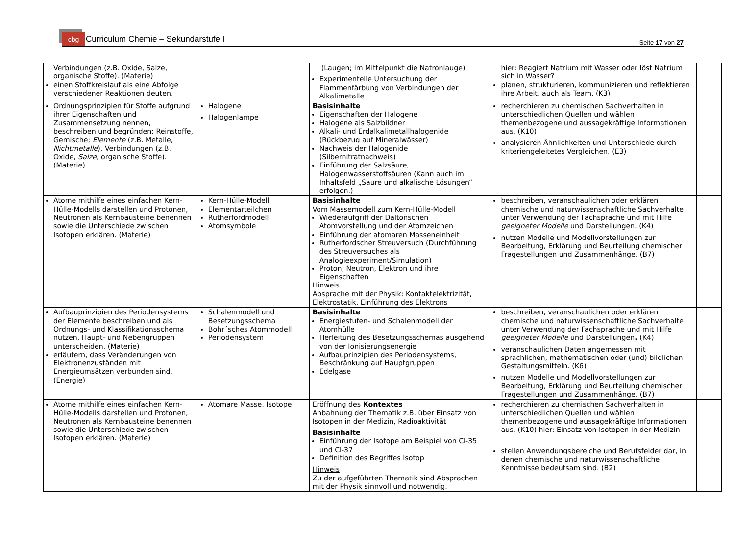cbg Curriculum Chemie – Sekundarstufe I
Seite 17 von 27
| Verbindungen (z.B. Oxide, Salze, organische Stoffe). (Materie) einen Stoffkreislauf als eine Abfolge verschiedener Reaktionen deuten. | | (Laugen; im Mittelpunkt die Natronlauge) Experimentelle Untersuchung der Flammenfärbung von Verbindungen der Alkalimetalle | hier: Reagiert Natrium mit Wasser oder löst Natrium sich in Wasser? planen, strukturieren, kommunizieren und reflektieren ihre Arbeit, auch als Team. (K3) | |
| Ordnungsprinzipien für Stoffe aufgrund ihrer Eigenschaften und Zusammensetzung nennen, beschreiben und begründen: Reinstoffe, Gemische; Elemente (z.B. Metalle, Nichtmetalle ), Verbindungen (z.B. Oxide, Salze , organische Stoffe). (Materie) | Halogene Halogenlampe | Basisinhalte Eigenschaften der Halogene Halogene als Salzbildner Alkali- und Erdalkalimetallhalogenide (Rückbezug auf Mineralwässer) Nachweis der Halogenide (Silbernitratnachweis) Einführung der Salzsäure, Halogenwasserstoffsäuren (Kann auch im Inhaltsfeld „Saure und alkalische Lösungen“ erfolgen.) | recherchieren zu chemischen Sachverhalten in unterschiedlichen Quellen und wählen themenbezogene und aussagekräftige Informationen aus. (K10) analysieren Ähnlichkeiten und Unterschiede durch kriteriengeleitetes Vergleichen. (E3) | |
| Atome mithilfe eines einfachen Kern-Hülle-Modells darstellen und Protonen, Neutronen als Kernbausteine benennen sowie die Unterschiede zwischen Isotopen erklären. (Materie) | Kern-Hülle-Modell Elementarteilchen Rutherfordmodell Atomsymbole | Basisinhalte Vom Massemodell zum Kern-Hülle-Modell Wiederaufgriff der Daltonschen Atomvorstellung und der Atomzeichen Einführung der atomaren Masseneinheit Rutherfordscher Streuversuch (Durchführung des Streuversuches als Analogieexperiment/Simulation) Proton, Neutron, Elektron und ihre Eigenschaften Hinweis Absprache mit der Physik: Kontaktelektrizität, Elektrostatik, Einführung des Elektrons | beschreiben, veranschaulichen oder erklären chemische und naturwissenschaftliche Sachverhalte unter Verwendung der Fachsprache und mit Hilfe geeigneter Modelle und Darstellungen. (K4) nutzen Modelle und Modellvorstellungen zur Bearbeitung, Erklärung und Beurteilung chemischer Fragestellungen und Zusammenhänge. (B7) | |
| Aufbauprinzipien des Periodensystems der Elemente beschreiben und als Ordnungs- und Klassifikationsschema nutzen, Haupt- und Nebengruppen unterscheiden. (Materie) erläutern, dass Veränderungen von Elektronenzuständen mit Energieumsätzen verbunden sind. (Energie) | Schalenmodell und Besetzungsschema Bohr´sches Atommodell Periodensystem | Basisinhalte Energiestufen- und Schalenmodell der Atomhülle Herleitung des Besetzungsschemas ausgehend von der Ionisierungsenergie Aufbauprinzipien des Periodensystems, Beschränkung auf Hauptgruppen Edelgase | beschreiben, veranschaulichen oder erklären chemische und naturwissenschaftliche Sachverhalte unter Verwendung der Fachsprache und mit Hilfe geeigneter Modelle und Darstellungen . (K4) veranschaulichen Daten angemessen mit sprachlichen, mathematischen oder (und) bildlichen Gestaltungsmitteln. (K6) nutzen Modelle und Modellvorstellungen zur Bearbeitung, Erklärung und Beurteilung chemischer Fragestellungen und Zusammenhänge. (B7) | |
| Atome mithilfe eines einfachen Kern-Hülle-Modells darstellen und Protonen, Neutronen als Kernbausteine benennen sowie die Unterschiede zwischen Isotopen erklären. (Materie) | Atomare Masse, Isotope | Eröffnung des Kontextes Anbahnung der Thematik z.B. über Einsatz von Isotopen in der Medizin, Radioaktivität Basisinhalte Einführung der Isotope am Beispiel von Cl-35 und Cl-37 Definition des Begriffes Isotop Hinweis Zu der aufgeführten Thematik sind Absprachen mit der Physik sinnvoll und notwendig. | recherchieren zu chemischen Sachverhalten in unterschiedlichen Quellen und wählen themenbezogene und aussagekräftige Informationen aus. (K10) hier: Einsatz von Isotopen in der Medizin stellen Anwendungsbereiche und Berufsfelder dar, in denen chemische und naturwissenschaftliche Kenntnisse bedeutsam sind. (B2) | |